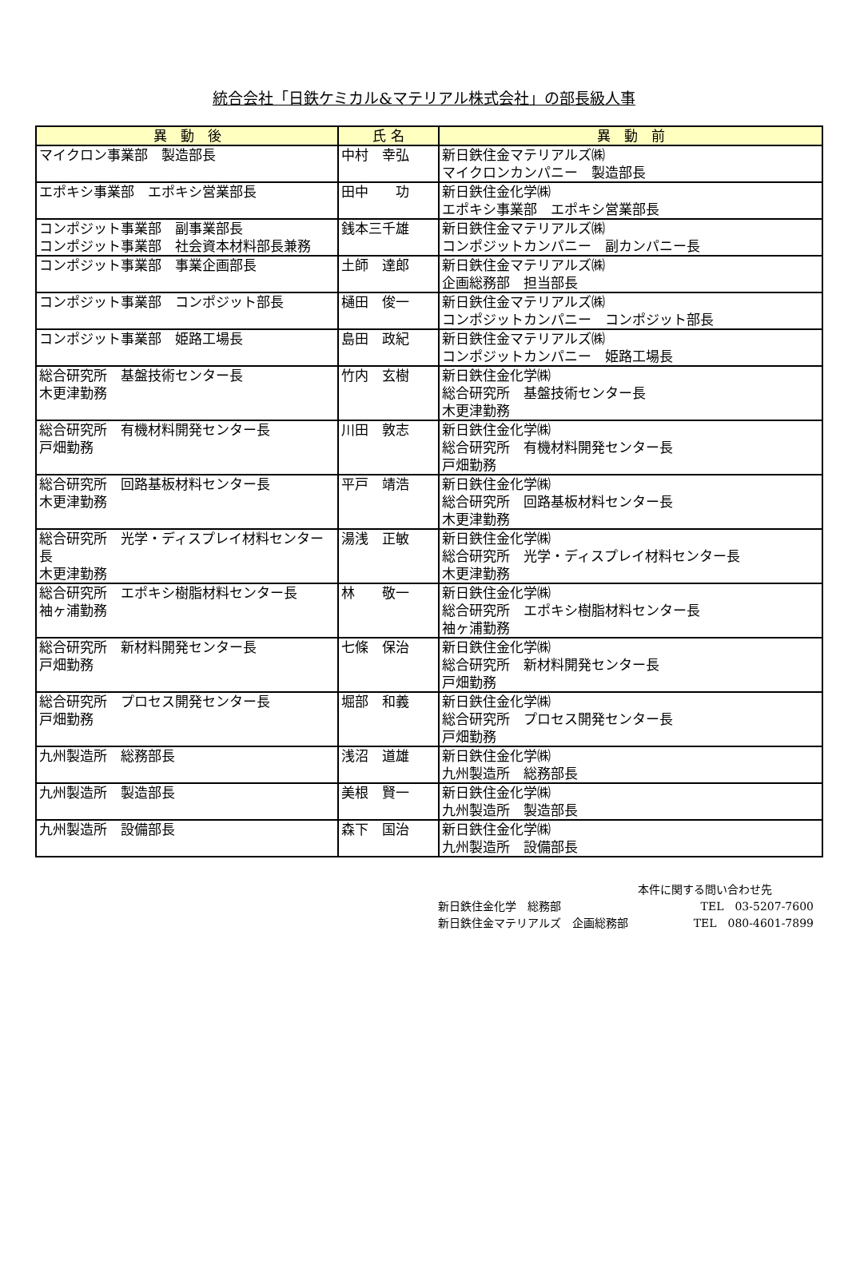統合会社「日鉄ケミカル&マテリアル株式会社」の部長級人事
| 異 動 後 | 氏 名 | 異 動 前 |
| --- | --- | --- |
| マイクロン事業部 製造部長 | 中村 幸弘 | 新日鉄住金マテリアルズ㈱ マイクロンカンパニー 製造部長 |
| エポキシ事業部 エポキシ営業部長 | 田中 功 | 新日鉄住金化学㈱ エポキシ事業部 エポキシ営業部長 |
| コンポジット事業部 副事業部長 コンポジット事業部 社会資本材料部長兼務 | 銭本三千雄 | 新日鉄住金マテリアルズ㈱ コンポジットカンパニー 副カンパニー長 |
| コンポジット事業部 事業企画部長 | 土師 達郎 | 新日鉄住金マテリアルズ㈱ 企画総務部 担当部長 |
| コンポジット事業部 コンポジット部長 | 樋田 俊一 | 新日鉄住金マテリアルズ㈱ コンポジットカンパニー コンポジット部長 |
| コンポジット事業部 姫路工場長 | 島田 政紀 | 新日鉄住金マテリアルズ㈱ コンポジットカンパニー 姫路工場長 |
| 総合研究所 基盤技術センター長 木更津勤務 | 竹内 玄樹 | 新日鉄住金化学㈱ 総合研究所 基盤技術センター長 木更津勤務 |
| 総合研究所 有機材料開発センター長 戸畑勤務 | 川田 敦志 | 新日鉄住金化学㈱ 総合研究所 有機材料開発センター長 戸畑勤務 |
| 総合研究所 回路基板材料センター長 木更津勤務 | 平戸 靖浩 | 新日鉄住金化学㈱ 総合研究所 回路基板材料センター長 木更津勤務 |
| 総合研究所 光学・ディスプレイ材料センター長 木更津勤務 | 湯浅 正敏 | 新日鉄住金化学㈱ 総合研究所 光学・ディスプレイ材料センター長 木更津勤務 |
| 総合研究所 エポキシ樹脂材料センター長 袖ヶ浦勤務 | 林 敬一 | 新日鉄住金化学㈱ 総合研究所 エポキシ樹脂材料センター長 袖ヶ浦勤務 |
| 総合研究所 新材料開発センター長 戸畑勤務 | 七條 保治 | 新日鉄住金化学㈱ 総合研究所 新材料開発センター長 戸畑勤務 |
| 総合研究所 プロセス開発センター長 戸畑勤務 | 堀部 和義 | 新日鉄住金化学㈱ 総合研究所 プロセス開発センター長 戸畑勤務 |
| 九州製造所 総務部長 | 浅沼 道雄 | 新日鉄住金化学㈱ 九州製造所 総務部長 |
| 九州製造所 製造部長 | 美根 賢一 | 新日鉄住金化学㈱ 九州製造所 製造部長 |
| 九州製造所 設備部長 | 森下 国治 | 新日鉄住金化学㈱ 九州製造所 設備部長 |
本件に関する問い合わせ先
新日鉄住金化学　総務部 TEL　03-5207-7600
新日鉄住金マテリアルズ　企画総務部 TEL　080-4601-7899